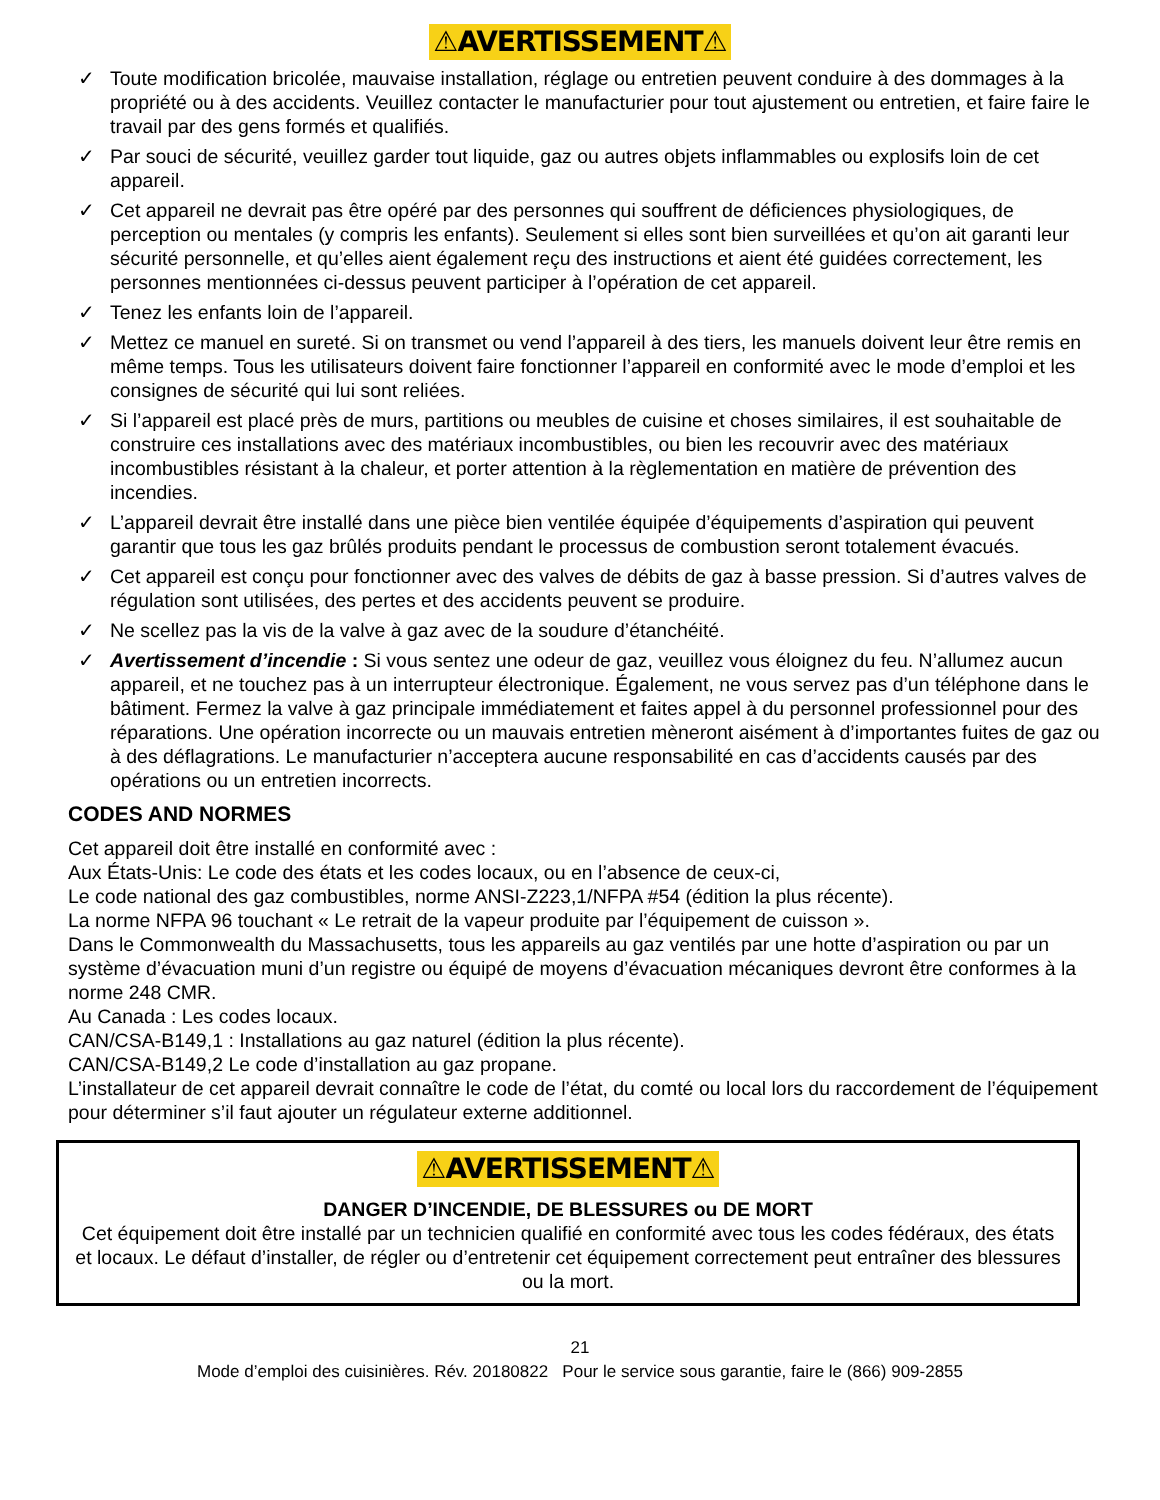⚠AVERTISSEMENT⚠
✓ Toute modification bricolée, mauvaise installation, réglage ou entretien peuvent conduire à des dommages à la propriété ou à des accidents. Veuillez contacter le manufacturier pour tout ajustement ou entretien, et faire faire le travail par des gens formés et qualifiés.
✓ Par souci de sécurité, veuillez garder tout liquide, gaz ou autres objets inflammables ou explosifs loin de cet appareil.
✓ Cet appareil ne devrait pas être opéré par des personnes qui souffrent de déficiences physiologiques, de perception ou mentales (y compris les enfants). Seulement si elles sont bien surveillées et qu’on ait garanti leur sécurité personnelle, et qu’elles aient également reçu des instructions et aient été guidées correctement, les personnes mentionnées ci-dessus peuvent participer à l’opération de cet appareil.
✓ Tenez les enfants loin de l’appareil.
✓ Mettez ce manuel en sureté. Si on transmet ou vend l’appareil à des tiers, les manuels doivent leur être remis en même temps. Tous les utilisateurs doivent faire fonctionner l’appareil en conformité avec le mode d’emploi et les consignes de sécurité qui lui sont reliées.
✓ Si l’appareil est placé près de murs, partitions ou meubles de cuisine et choses similaires, il est souhaitable de construire ces installations avec des matériaux incombustibles, ou bien les recouvrir avec des matériaux incombustibles résistant à la chaleur, et porter attention à la règlementation en matière de prévention des incendies.
✓ L’appareil devrait être installé dans une pièce bien ventilée équipée d’équipements d’aspiration qui peuvent garantir que tous les gaz brûlés produits pendant le processus de combustion seront totalement évacués.
✓ Cet appareil est conçu pour fonctionner avec des valves de débits de gaz à basse pression. Si d’autres valves de régulation sont utilisées, des pertes et des accidents peuvent se produire.
✓ Ne scellez pas la vis de la valve à gaz avec de la soudure d’étanchéité.
✓ Avertissement d’incendie : Si vous sentez une odeur de gaz, veuillez vous éloignez du feu. N’allumez aucun appareil, et ne touchez pas à un interrupteur électronique. Également, ne vous servez pas d’un téléphone dans le bâtiment. Fermez la valve à gaz principale immédiatement et faites appel à du personnel professionnel pour des réparations. Une opération incorrecte ou un mauvais entretien mèneront aisément à d’importantes fuites de gaz ou à des déflagrations. Le manufacturier n’acceptera aucune responsabilité en cas d’accidents causés par des opérations ou un entretien incorrects.
CODES AND NORMES
Cet appareil doit être installé en conformité avec :
Aux États-Unis: Le code des états et les codes locaux, ou en l’absence de ceux-ci,
Le code national des gaz combustibles, norme ANSI-Z223,1/NFPA #54 (édition la plus récente).
La norme NFPA 96 touchant « Le retrait de la vapeur produite par l’équipement de cuisson ».
Dans le Commonwealth du Massachusetts, tous les appareils au gaz ventilés par une hotte d’aspiration ou par un système d’évacuation muni d’un registre ou équipé de moyens d’évacuation mécaniques devront être conformes à la norme 248 CMR.
Au Canada : Les codes locaux.
CAN/CSA-B149,1 : Installations au gaz naturel (édition la plus récente).
CAN/CSA-B149,2 Le code d’installation au gaz propane.
L’installateur de cet appareil devrait connaître le code de l’état, du comté ou local lors du raccordement de l’équipement pour déterminer s’il faut ajouter un régulateur externe additionnel.
⚠AVERTISSEMENT⚠
DANGER D’INCENDIE, DE BLESSURES ou DE MORT
Cet équipement doit être installé par un technicien qualifié en conformité avec tous les codes fédéraux, des états et locaux. Le défaut d’installer, de régler ou d’entretenir cet équipement correctement peut entraîner des blessures ou la mort.
21
Mode d’emploi des cuisinières. Rév. 20180822 Pour le service sous garantie, faire le (866) 909-2855